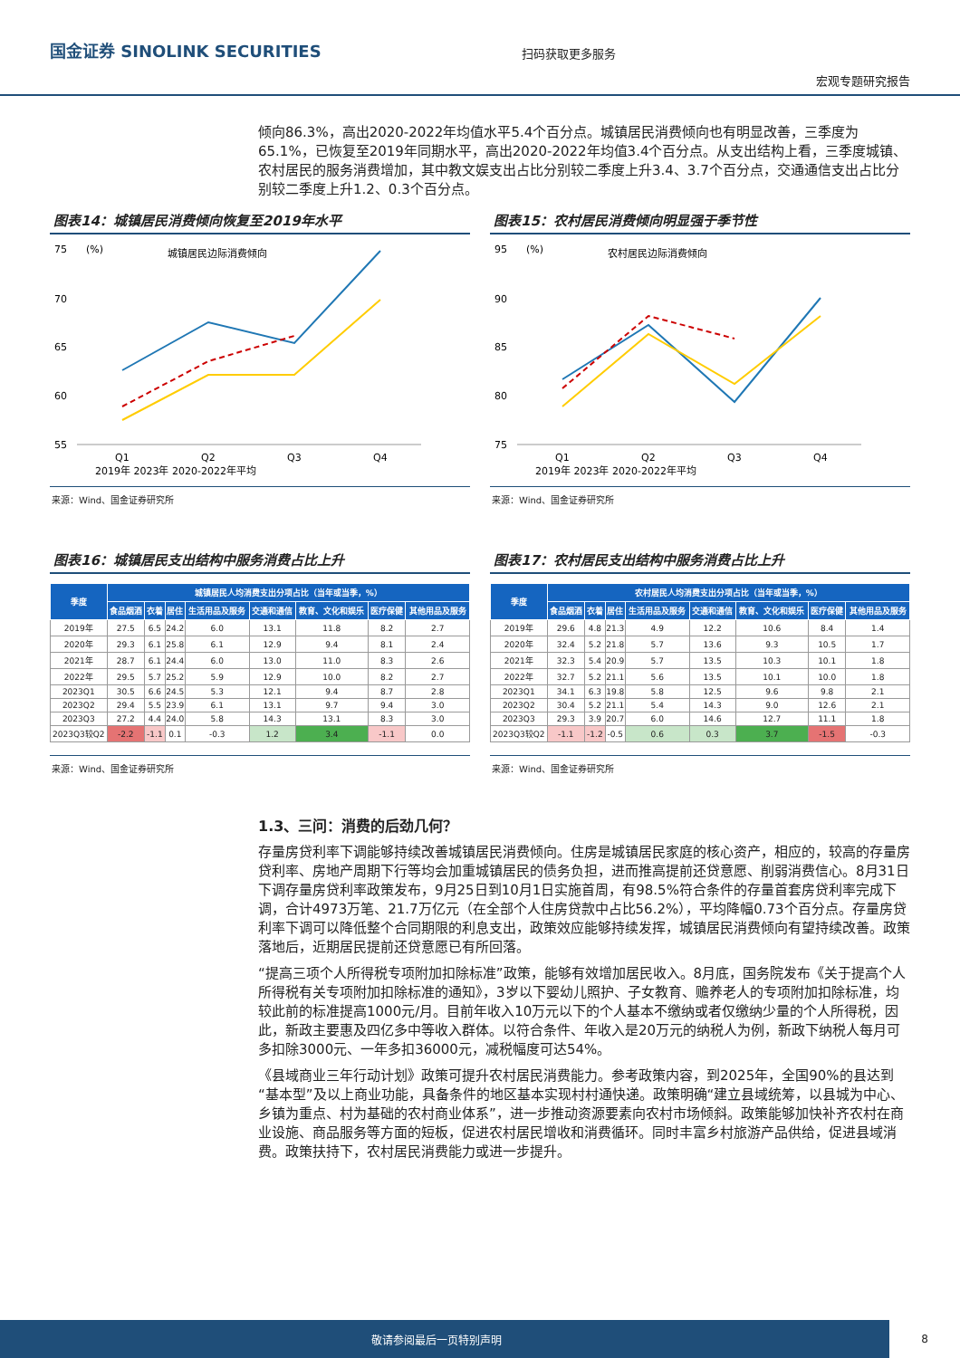国金证券 SINOLINK SECURITIES
扫码获取更多服务
宏观专题研究报告
倾向86.3%，高出2020-2022年均值水平5.4个百分点。城镇居民消费倾向也有明显改善，三季度为65.1%，已恢复至2019年同期水平，高出2020-2022年均值3.4个百分点。从支出结构上看，三季度城镇、农村居民的服务消费增加，其中教文娱支出占比分别较二季度上升3.4、3.7个百分点，交通通信支出占比分别较二季度上升1.2、0.3个百分点。
图表14：城镇居民消费倾向恢复至2019年水平
75
70
65
60
55
(%)
城镇居民边际消费倾向
Q1
Q2
Q3
Q4
2019年 2023年 2020-2022年平均
来源：Wind、国金证券研究所
图表15：农村居民消费倾向明显强于季节性
95
90
85
80
75
(%)
农村居民边际消费倾向
Q1
Q2
Q3
Q4
2019年 2023年 2020-2022年平均
来源：Wind、国金证券研究所
图表16：城镇居民支出结构中服务消费占比上升
| 季度 | 城镇居民人均消费支出分项占比（当年或当季，%） | | | | | | | |
| --- | --- | --- | --- | --- | --- | --- | --- | --- |
| | 食品烟酒 | 衣着 | 居住 | 生活用品及服务 | 交通和通信 | 教育、文化和娱乐 | 医疗保健 | 其他用品及服务 |
| 2019年 | 27.5 | 6.5 | 24.2 | 6.0 | 13.1 | 11.8 | 8.2 | 2.7 |
| 2020年 | 29.3 | 6.1 | 25.8 | 6.1 | 12.9 | 9.4 | 8.1 | 2.4 |
| 2021年 | 28.7 | 6.1 | 24.4 | 6.0 | 13.0 | 11.0 | 8.3 | 2.6 |
| 2022年 | 29.5 | 5.7 | 25.2 | 5.9 | 12.9 | 10.0 | 8.2 | 2.7 |
| 2023Q1 | 30.5 | 6.6 | 24.5 | 5.3 | 12.1 | 9.4 | 8.7 | 2.8 |
| 2023Q2 | 29.4 | 5.5 | 23.9 | 6.1 | 13.1 | 9.7 | 9.4 | 3.0 |
| 2023Q3 | 27.2 | 4.4 | 24.0 | 5.8 | 14.3 | 13.1 | 8.3 | 3.0 |
| 2023Q3较Q2 | -2.2 | -1.1 | 0.1 | -0.3 | 1.2 | 3.4 | -1.1 | 0.0 |
来源：Wind、国金证券研究所
图表17：农村居民支出结构中服务消费占比上升
| 季度 | 农村居民人均消费支出分项占比（当年或当季，%） | | | | | | | |
| --- | --- | --- | --- | --- | --- | --- | --- | --- |
| | 食品烟酒 | 衣着 | 居住 | 生活用品及服务 | 交通和通信 | 教育、文化和娱乐 | 医疗保健 | 其他用品及服务 |
| 2019年 | 29.6 | 4.8 | 21.3 | 4.9 | 12.2 | 10.6 | 8.4 | 1.4 |
| 2020年 | 32.4 | 5.2 | 21.8 | 5.7 | 13.6 | 9.3 | 10.5 | 1.7 |
| 2021年 | 32.3 | 5.4 | 20.9 | 5.7 | 13.5 | 10.3 | 10.1 | 1.8 |
| 2022年 | 32.7 | 5.2 | 21.1 | 5.6 | 13.5 | 10.1 | 10.0 | 1.8 |
| 2023Q1 | 34.1 | 6.3 | 19.8 | 5.8 | 12.5 | 9.6 | 9.8 | 2.1 |
| 2023Q2 | 30.4 | 5.2 | 21.1 | 5.4 | 14.3 | 9.0 | 12.6 | 2.1 |
| 2023Q3 | 29.3 | 3.9 | 20.7 | 6.0 | 14.6 | 12.7 | 11.1 | 1.8 |
| 2023Q3较Q2 | -1.1 | -1.2 | -0.5 | 0.6 | 0.3 | 3.7 | -1.5 | -0.3 |
来源：Wind、国金证券研究所
1.3、三问：消费的后劲几何？
存量房贷利率下调能够持续改善城镇居民消费倾向。住房是城镇居民家庭的核心资产，相应的，较高的存量房贷利率、房地产周期下行等均会加重城镇居民的债务负担，进而推高提前还贷意愿、削弱消费信心。8月31日下调存量房贷利率政策发布，9月25日到10月1日实施首周，有98.5%符合条件的存量首套房贷利率完成下调，合计4973万笔、21.7万亿元（在全部个人住房贷款中占比56.2%），平均降幅0.73个百分点。存量房贷利率下调可以降低整个合同期限的利息支出，政策效应能够持续发挥，城镇居民消费倾向有望持续改善。政策落地后，近期居民提前还贷意愿已有所回落。
“提高三项个人所得税专项附加扣除标准”政策，能够有效增加居民收入。8月底，国务院发布《关于提高个人所得税有关专项附加扣除标准的通知》，3岁以下婴幼儿照护、子女教育、赡养老人的专项附加扣除标准，均较此前的标准提高1000元/月。目前年收入10万元以下的个人基本不缴纳或者仅缴纳少量的个人所得税，因此，新政主要惠及四亿多中等收入群体。以符合条件、年收入是20万元的纳税人为例，新政下纳税人每月可多扣除3000元、一年多扣36000元，减税幅度可达54%。
《县域商业三年行动计划》政策可提升农村居民消费能力。参考政策内容，到2025年，全国90%的县达到“基本型”及以上商业功能，具备条件的地区基本实现村村通快递。政策明确“建立县域统筹，以县城为中心、乡镇为重点、村为基础的农村商业体系”，进一步推动资源要素向农村市场倾斜。政策能够加快补齐农村在商业设施、商品服务等方面的短板，促进农村居民增收和消费循环。同时丰富乡村旅游产品供给，促进县域消费。政策扶持下，农村居民消费能力或进一步提升。
敬请参阅最后一页特别声明 8